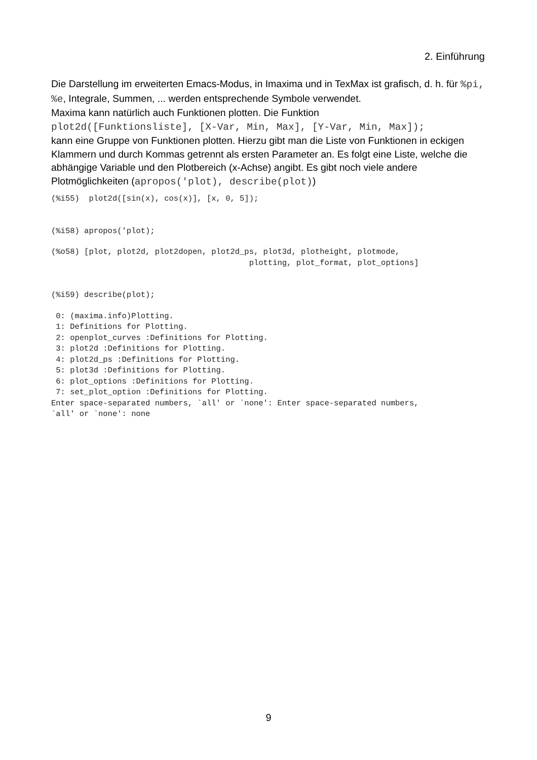2. Einführung
Die Darstellung im erweiterten Emacs-Modus, in Imaxima und in TexMax ist grafisch, d. h. für %pi, %e, Integrale, Summen, ... werden entsprechende Symbole verwendet.
Maxima kann natürlich auch Funktionen plotten. Die Funktion
plot2d([Funktionsliste], [X-Var, Min, Max], [Y-Var, Min, Max]);
kann eine Gruppe von Funktionen plotten. Hierzu gibt man die Liste von Funktionen in eckigen Klammern und durch Kommas getrennt als ersten Parameter an. Es folgt eine Liste, welche die abhängige Variable und den Plotbereich (x-Achse) angibt. Es gibt noch viele andere Plotmöglichkeiten (apropos('plot), describe(plot))
(%i55)  plot2d([sin(x), cos(x)], [x, 0, 5]);
(%i58) apropos('plot);
(%o58) [plot, plot2d, plot2dopen, plot2d_ps, plot3d, plotheight, plotmode,
                                          plotting, plot_format, plot_options]
(%i59) describe(plot);
 0: (maxima.info)Plotting.
 1: Definitions for Plotting.
 2: openplot_curves :Definitions for Plotting.
 3: plot2d :Definitions for Plotting.
 4: plot2d_ps :Definitions for Plotting.
 5: plot3d :Definitions for Plotting.
 6: plot_options :Definitions for Plotting.
 7: set_plot_option :Definitions for Plotting.
Enter space-separated numbers, `all' or `none': Enter space-separated numbers,
`all' or `none': none
9